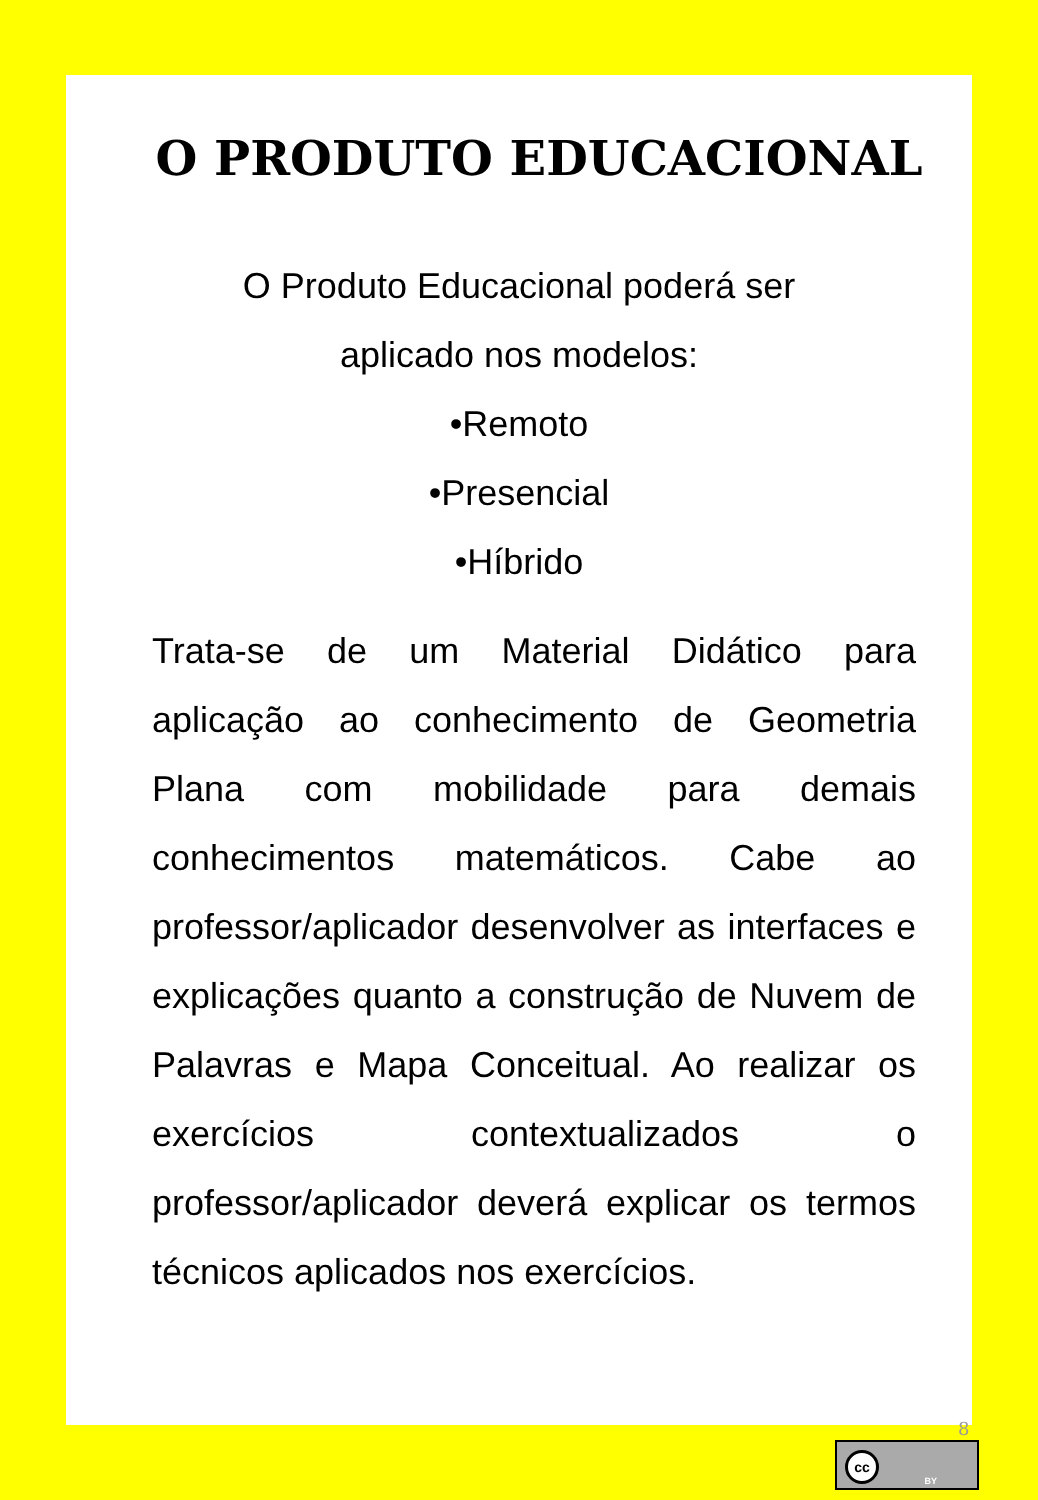O PRODUTO EDUCACIONAL
O Produto Educacional poderá ser
aplicado nos modelos:
•Remoto
•Presencial
•Híbrido
Trata-se de um Material Didático para aplicação ao conhecimento de Geometria Plana com mobilidade para demais conhecimentos matemáticos. Cabe ao professor/aplicador desenvolver as interfaces e explicações quanto a construção de Nuvem de Palavras e Mapa Conceitual. Ao realizar os exercícios contextualizados o professor/aplicador deverá explicar os termos técnicos aplicados nos exercícios.
8
cc
BY